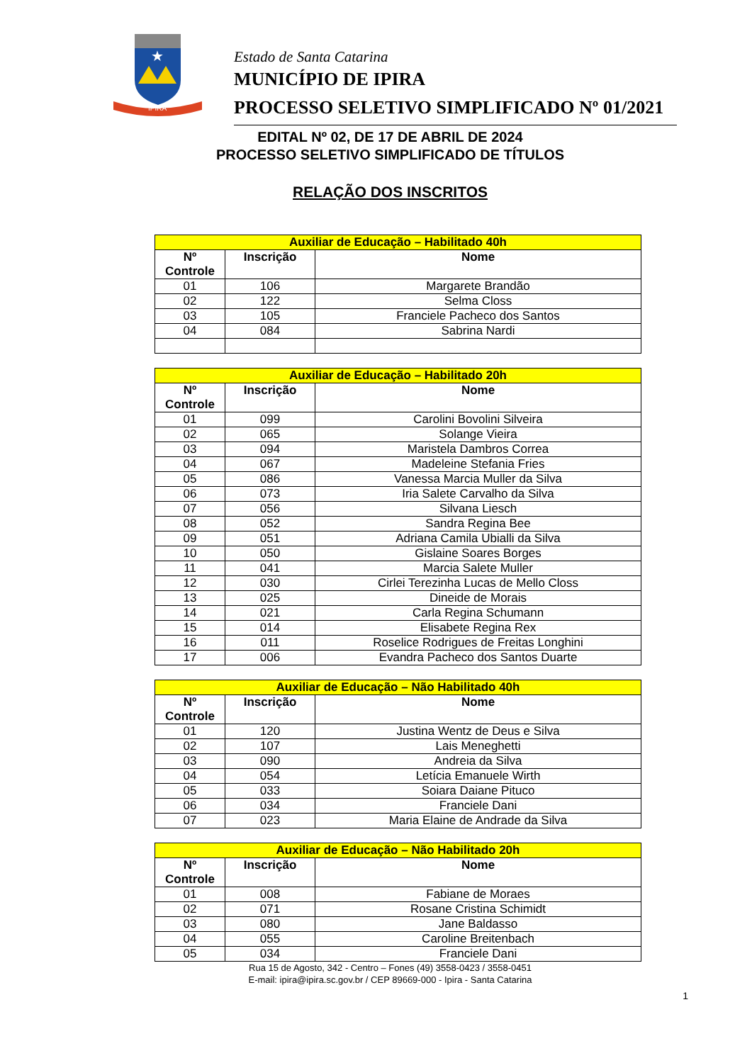★
IPIRA
Estado de Santa Catarina
MUNICÍPIO DE IPIRA
PROCESSO SELETIVO SIMPLIFICADO Nº 01/2021
EDITAL Nº 02, DE 17 DE ABRIL DE 2024
PROCESSO SELETIVO SIMPLIFICADO DE TÍTULOS
RELAÇÃO DOS INSCRITOS
| Auxiliar de Educação – Habilitado 40h | | |
| --- | --- | --- |
| Nº Controle | Inscrição | Nome |
| 01 | 106 | Margarete Brandão |
| 02 | 122 | Selma Closs |
| 03 | 105 | Franciele Pacheco dos Santos |
| 04 | 084 | Sabrina Nardi |
| Auxiliar de Educação – Habilitado 20h | | |
| --- | --- | --- |
| Nº Controle | Inscrição | Nome |
| 01 | 099 | Carolini Bovolini Silveira |
| 02 | 065 | Solange Vieira |
| 03 | 094 | Maristela Dambros Correa |
| 04 | 067 | Madeleine Stefania Fries |
| 05 | 086 | Vanessa Marcia Muller da Silva |
| 06 | 073 | Iria Salete Carvalho da Silva |
| 07 | 056 | Silvana Liesch |
| 08 | 052 | Sandra Regina Bee |
| 09 | 051 | Adriana Camila Ubialli da Silva |
| 10 | 050 | Gislaine Soares Borges |
| 11 | 041 | Marcia Salete Muller |
| 12 | 030 | Cirlei Terezinha Lucas de Mello Closs |
| 13 | 025 | Dineide de Morais |
| 14 | 021 | Carla Regina Schumann |
| 15 | 014 | Elisabete Regina Rex |
| 16 | 011 | Roselice Rodrigues de Freitas Longhini |
| 17 | 006 | Evandra Pacheco dos Santos Duarte |
| Auxiliar de Educação – Não Habilitado 40h | | |
| --- | --- | --- |
| Nº Controle | Inscrição | Nome |
| 01 | 120 | Justina Wentz de Deus e Silva |
| 02 | 107 | Lais Meneghetti |
| 03 | 090 | Andreia da Silva |
| 04 | 054 | Letícia Emanuele Wirth |
| 05 | 033 | Soiara Daiane Pituco |
| 06 | 034 | Franciele Dani |
| 07 | 023 | Maria Elaine de Andrade da Silva |
| Auxiliar de Educação – Não Habilitado 20h | | |
| --- | --- | --- |
| Nº Controle | Inscrição | Nome |
| 01 | 008 | Fabiane de Moraes |
| 02 | 071 | Rosane Cristina Schimidt |
| 03 | 080 | Jane Baldasso |
| 04 | 055 | Caroline Breitenbach |
| 05 | 034 | Franciele Dani |
Rua 15 de Agosto, 342 - Centro – Fones (49) 3558-0423 / 3558-0451
E-mail: ipira@ipira.sc.gov.br / CEP 89669-000 - Ipira - Santa Catarina
1